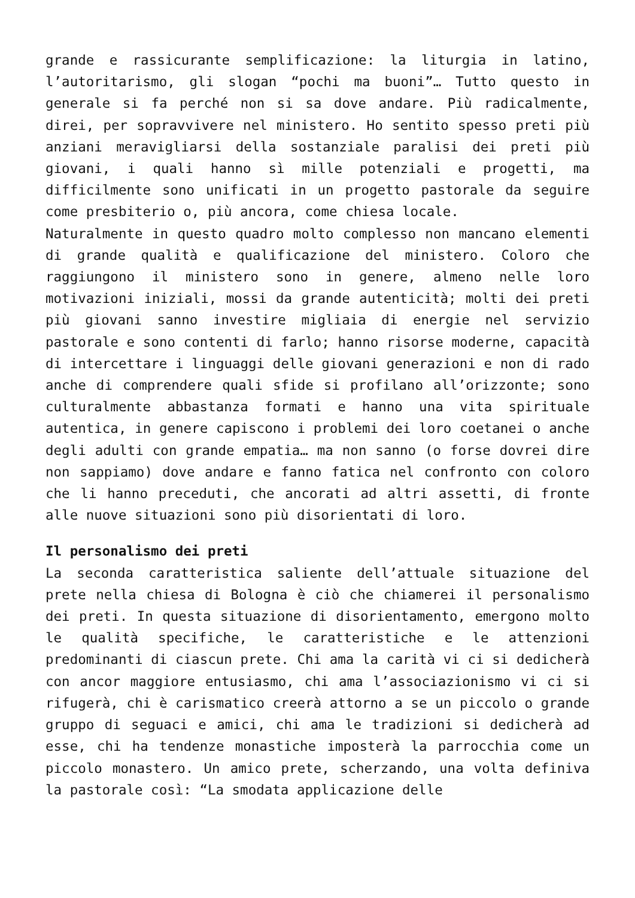grande e rassicurante semplificazione: la liturgia in latino, l’autoritarismo, gli slogan “pochi ma buoni”… Tutto questo in generale si fa perché non si sa dove andare. Più radicalmente, direi, per sopravvivere nel ministero. Ho sentito spesso preti più anziani meravigliarsi della sostanziale paralisi dei preti più giovani, i quali hanno sì mille potenziali e progetti, ma difficilmente sono unificati in un progetto pastorale da seguire come presbiterio o, più ancora, come chiesa locale.
Naturalmente in questo quadro molto complesso non mancano elementi di grande qualità e qualificazione del ministero. Coloro che raggiungono il ministero sono in genere, almeno nelle loro motivazioni iniziali, mossi da grande autenticità; molti dei preti più giovani sanno investire migliaia di energie nel servizio pastorale e sono contenti di farlo; hanno risorse moderne, capacità di intercettare i linguaggi delle giovani generazioni e non di rado anche di comprendere quali sfide si profilano all’orizzonte; sono culturalmente abbastanza formati e hanno una vita spirituale autentica, in genere capiscono i problemi dei loro coetanei o anche degli adulti con grande empatia… ma non sanno (o forse dovrei dire non sappiamo) dove andare e fanno fatica nel confronto con coloro che li hanno preceduti, che ancorati ad altri assetti, di fronte alle nuove situazioni sono più disorientati di loro.
Il personalismo dei preti
La seconda caratteristica saliente dell’attuale situazione del prete nella chiesa di Bologna è ciò che chiamerei il personalismo dei preti. In questa situazione di disorientamento, emergono molto le qualità specifiche, le caratteristiche e le attenzioni predominanti di ciascun prete. Chi ama la carità vi ci si dedicherà con ancor maggiore entusiasmo, chi ama l’associazionismo vi ci si rifugerà, chi è carismatico creerà attorno a se un piccolo o grande gruppo di seguaci e amici, chi ama le tradizioni si dedicherà ad esse, chi ha tendenze monastiche imposterà la parrocchia come un piccolo monastero. Un amico prete, scherzando, una volta definiva la pastorale così: “La smodata applicazione delle